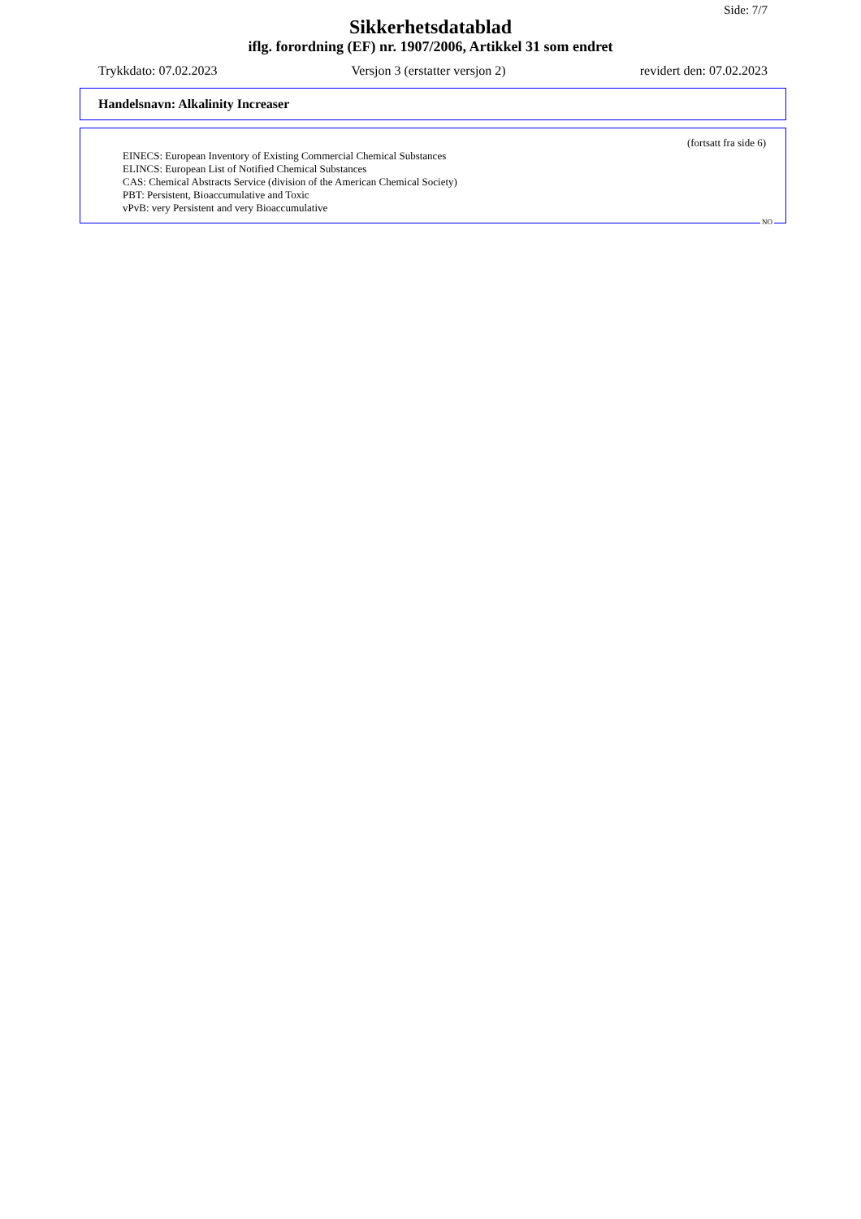Side: 7/7
Sikkerhetsdatablad
iflg. forordning (EF) nr. 1907/2006, Artikkel 31 som endret
Trykkdato: 07.02.2023 Versjon 3 (erstatter versjon 2) revidert den: 07.02.2023
Handelsnavn: Alkalinity Increaser
(fortsatt fra side 6)
EINECS: European Inventory of Existing Commercial Chemical Substances
ELINCS: European List of Notified Chemical Substances
CAS: Chemical Abstracts Service (division of the American Chemical Society)
PBT: Persistent, Bioaccumulative and Toxic
vPvB: very Persistent and very Bioaccumulative
NO